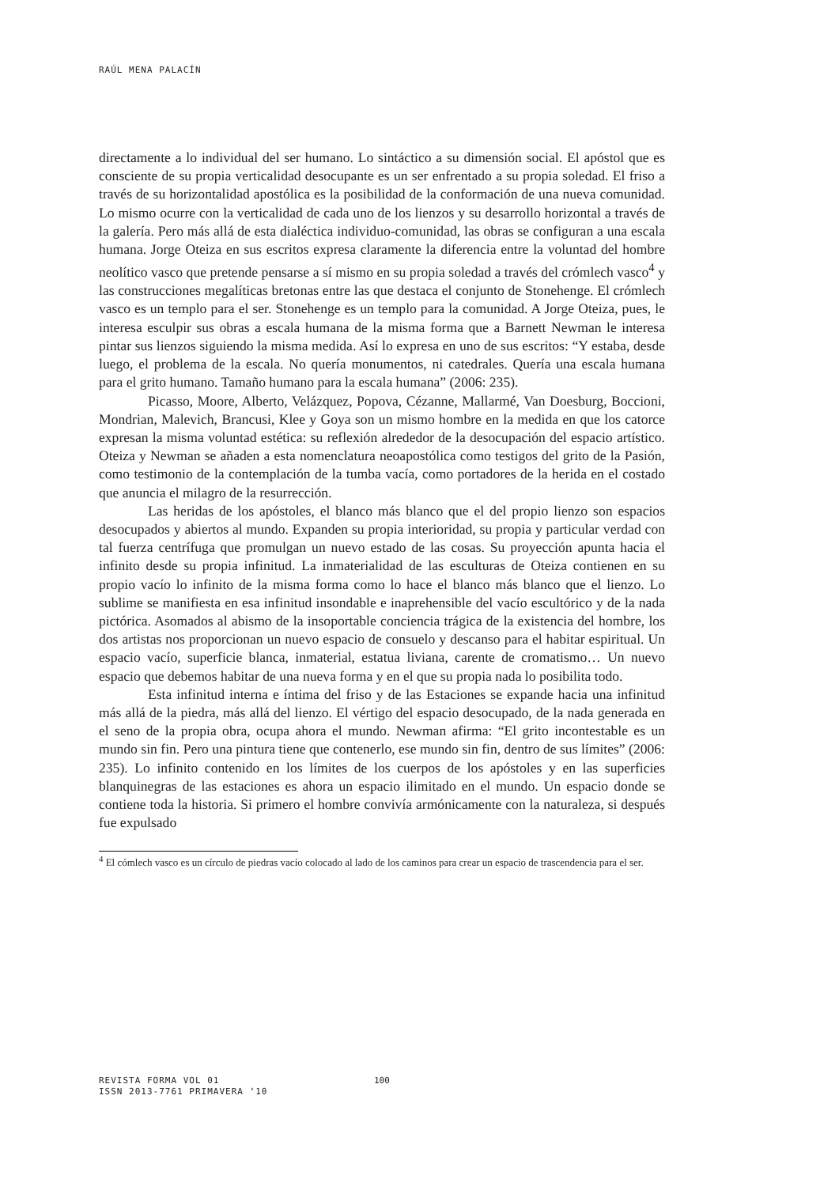RAÚL MENA PALACÍN
directamente a lo individual del ser humano. Lo sintáctico a su dimensión social. El apóstol que es consciente de su propia verticalidad desocupante es un ser enfrentado a su propia soledad. El friso a través de su horizontalidad apostólica es la posibilidad de la conformación de una nueva comunidad. Lo mismo ocurre con la verticalidad de cada uno de los lienzos y su desarrollo horizontal a través de la galería. Pero más allá de esta dialéctica individuo-comunidad, las obras se configuran a una escala humana. Jorge Oteiza en sus escritos expresa claramente la diferencia entre la voluntad del hombre neolítico vasco que pretende pensarse a sí mismo en su propia soledad a través del crómlech vasco<sup>4</sup> y las construcciones megalíticas bretonas entre las que destaca el conjunto de Stonehenge. El crómlech vasco es un templo para el ser. Stonehenge es un templo para la comunidad. A Jorge Oteiza, pues, le interesa esculpir sus obras a escala humana de la misma forma que a Barnett Newman le interesa pintar sus lienzos siguiendo la misma medida. Así lo expresa en uno de sus escritos: “Y estaba, desde luego, el problema de la escala. No quería monumentos, ni catedrales. Quería una escala humana para el grito humano. Tamaño humano para la escala humana” (2006: 235).
Picasso, Moore, Alberto, Velázquez, Popova, Cézanne, Mallarmé, Van Doesburg, Boccioni, Mondrian, Malevich, Brancusi, Klee y Goya son un mismo hombre en la medida en que los catorce expresan la misma voluntad estética: su reflexión alrededor de la desocupación del espacio artístico. Oteiza y Newman se añaden a esta nomenclatura neoapostólica como testigos del grito de la Pasión, como testimonio de la contemplación de la tumba vacía, como portadores de la herida en el costado que anuncia el milagro de la resurrección.
Las heridas de los apóstoles, el blanco más blanco que el del propio lienzo son espacios desocupados y abiertos al mundo. Expanden su propia interioridad, su propia y particular verdad con tal fuerza centrífuga que promulgan un nuevo estado de las cosas. Su proyección apunta hacia el infinito desde su propia infinitud. La inmaterialidad de las esculturas de Oteiza contienen en su propio vacío lo infinito de la misma forma como lo hace el blanco más blanco que el lienzo. Lo sublime se manifiesta en esa infinitud insondable e inaprehensible del vacío escultórico y de la nada pictórica. Asomados al abismo de la insoportable conciencia trágica de la existencia del hombre, los dos artistas nos proporcionan un nuevo espacio de consuelo y descanso para el habitar espiritual. Un espacio vacío, superficie blanca, inmaterial, estatua liviana, carente de cromatismo… Un nuevo espacio que debemos habitar de una nueva forma y en el que su propia nada lo posibilita todo.
Esta infinitud interna e íntima del friso y de las Estaciones se expande hacia una infinitud más allá de la piedra, más allá del lienzo. El vértigo del espacio desocupado, de la nada generada en el seno de la propia obra, ocupa ahora el mundo. Newman afirma: “El grito incontestable es un mundo sin fin. Pero una pintura tiene que contenerlo, ese mundo sin fin, dentro de sus límites” (2006: 235). Lo infinito contenido en los límites de los cuerpos de los apóstoles y en las superficies blanquinegras de las estaciones es ahora un espacio ilimitado en el mundo. Un espacio donde se contiene toda la historia. Si primero el hombre convivía armónicamente con la naturaleza, si después fue expulsado
<sup>4</sup> El cómlech vasco es un círculo de piedras vacío colocado al lado de los caminos para crear un espacio de trascendencia para el ser.
REVISTA FORMA VOL 01
ISSN 2013-7761 PRIMAVERA ‘10
100